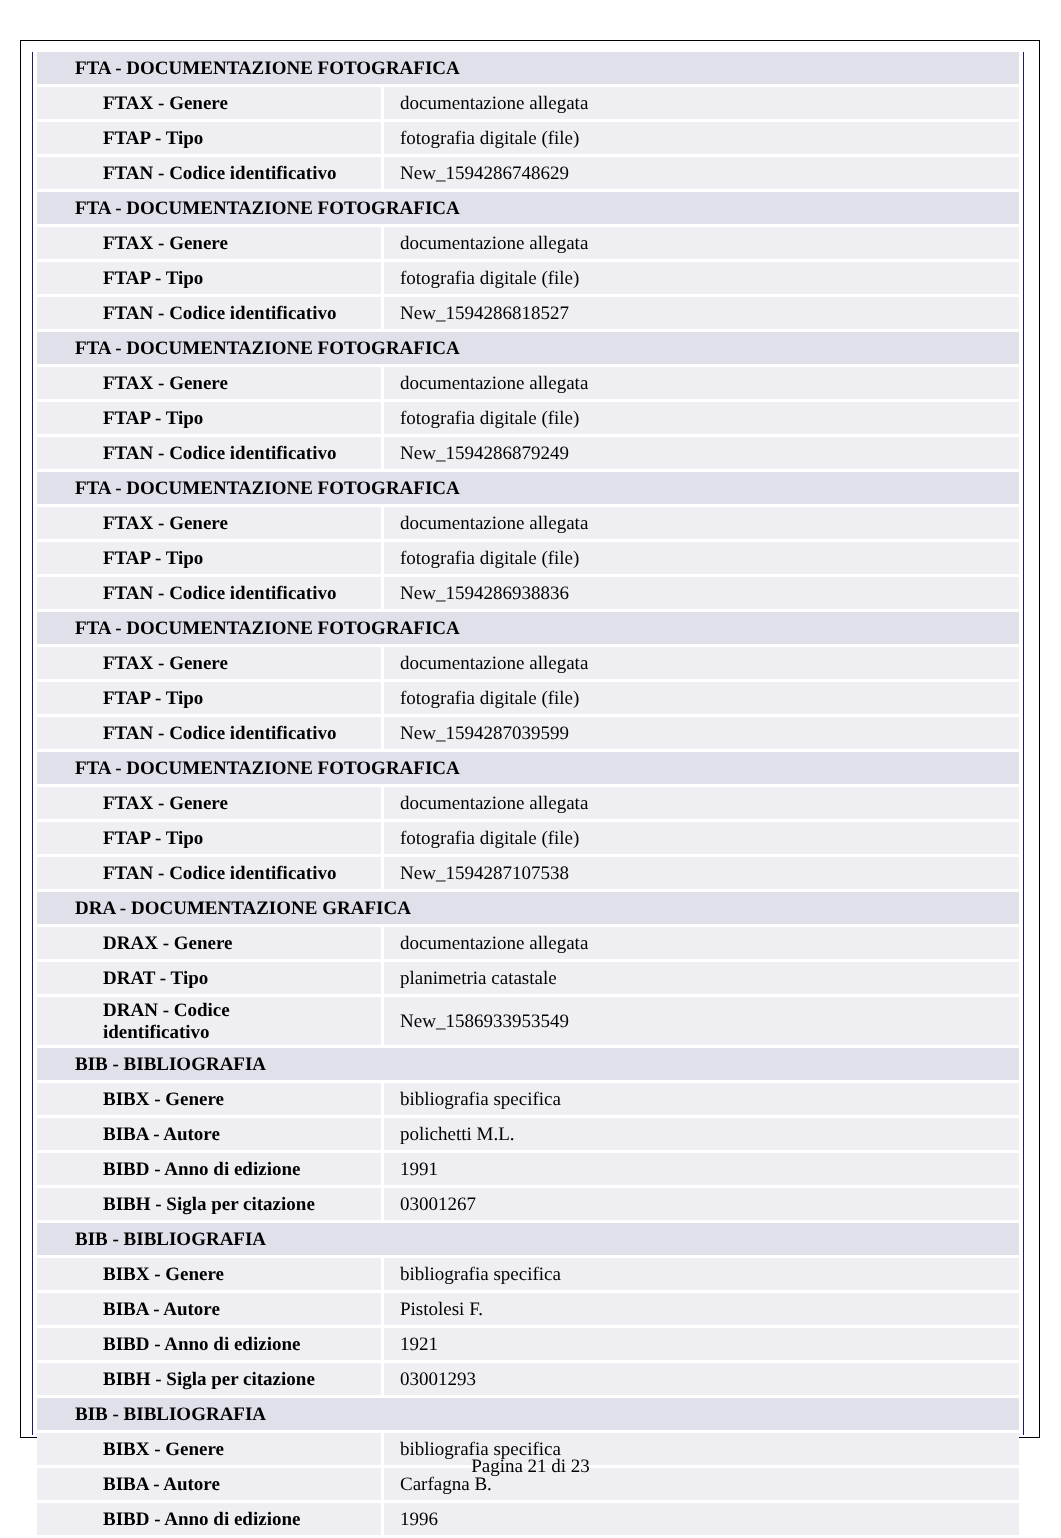| FTA - DOCUMENTAZIONE FOTOGRAFICA | |
| FTAX - Genere | documentazione allegata |
| FTAP - Tipo | fotografia digitale (file) |
| FTAN - Codice identificativo | New_1594286748629 |
| FTA - DOCUMENTAZIONE FOTOGRAFICA | |
| FTAX - Genere | documentazione allegata |
| FTAP - Tipo | fotografia digitale (file) |
| FTAN - Codice identificativo | New_1594286818527 |
| FTA - DOCUMENTAZIONE FOTOGRAFICA | |
| FTAX - Genere | documentazione allegata |
| FTAP - Tipo | fotografia digitale (file) |
| FTAN - Codice identificativo | New_1594286879249 |
| FTA - DOCUMENTAZIONE FOTOGRAFICA | |
| FTAX - Genere | documentazione allegata |
| FTAP - Tipo | fotografia digitale (file) |
| FTAN - Codice identificativo | New_1594286938836 |
| FTA - DOCUMENTAZIONE FOTOGRAFICA | |
| FTAX - Genere | documentazione allegata |
| FTAP - Tipo | fotografia digitale (file) |
| FTAN - Codice identificativo | New_1594287039599 |
| FTA - DOCUMENTAZIONE FOTOGRAFICA | |
| FTAX - Genere | documentazione allegata |
| FTAP - Tipo | fotografia digitale (file) |
| FTAN - Codice identificativo | New_1594287107538 |
| DRA - DOCUMENTAZIONE GRAFICA | |
| DRAX - Genere | documentazione allegata |
| DRAT - Tipo | planimetria catastale |
| DRAN - Codice identificativo | New_1586933953549 |
| BIB - BIBLIOGRAFIA | |
| BIBX - Genere | bibliografia specifica |
| BIBA - Autore | polichetti M.L. |
| BIBD - Anno di edizione | 1991 |
| BIBH - Sigla per citazione | 03001267 |
| BIB - BIBLIOGRAFIA | |
| BIBX - Genere | bibliografia specifica |
| BIBA - Autore | Pistolesi F. |
| BIBD - Anno di edizione | 1921 |
| BIBH - Sigla per citazione | 03001293 |
| BIB - BIBLIOGRAFIA | |
| BIBX - Genere | bibliografia specifica |
| BIBA - Autore | Carfagna B. |
| BIBD - Anno di edizione | 1996 |
Pagina 21 di 23